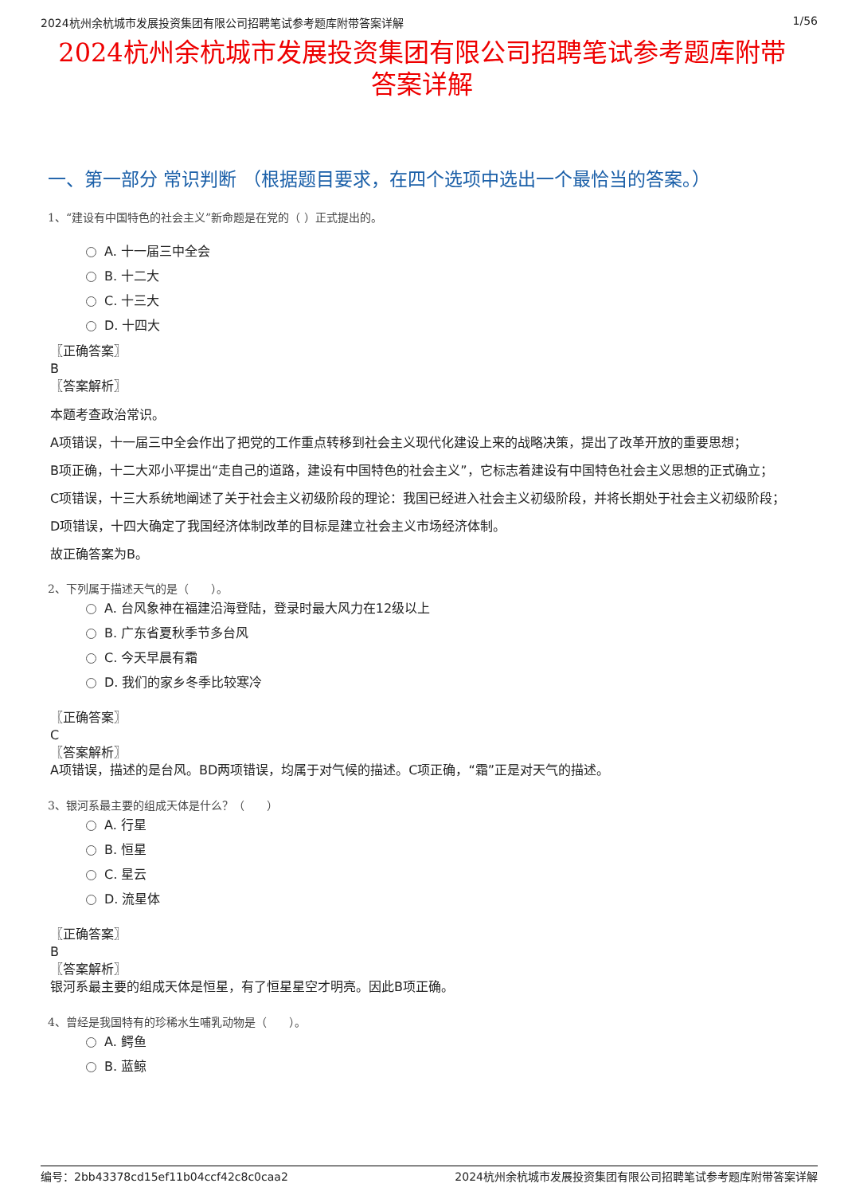2024杭州余杭城市发展投资集团有限公司招聘笔试参考题库附带答案详解 1/56
2024杭州余杭城市发展投资集团有限公司招聘笔试参考题库附带答案详解
一、第一部分 常识判断 （根据题目要求，在四个选项中选出一个最恰当的答案。）
1、“建设有中国特色的社会主义”新命题是在党的（ ）正式提出的。
A. 十一届三中全会
B. 十二大
C. 十三大
D. 十四大
〖正确答案〗
B
〖答案解析〗
本题考查政治常识。
A项错误，十一届三中全会作出了把党的工作重点转移到社会主义现代化建设上来的战略决策，提出了改革开放的重要思想；
B项正确，十二大邓小平提出“走自己的道路，建设有中国特色的社会主义”，它标志着建设有中国特色社会主义思想的正式确立；
C项错误，十三大系统地阐述了关于社会主义初级阶段的理论：我国已经进入社会主义初级阶段，并将长期处于社会主义初级阶段；
D项错误，十四大确定了我国经济体制改革的目标是建立社会主义市场经济体制。
故正确答案为B。
2、下列属于描述天气的是（　　）。
A. 台风象神在福建沿海登陆，登录时最大风力在12级以上
B. 广东省夏秋季节多台风
C. 今天早晨有霜
D. 我们的家乡冬季比较寒冷
〖正确答案〗
C
〖答案解析〗
A项错误，描述的是台风。BD两项错误，均属于对气候的描述。C项正确，“霜”正是对天气的描述。
3、银河系最主要的组成天体是什么？（　　）
A. 行星
B. 恒星
C. 星云
D. 流星体
〖正确答案〗
B
〖答案解析〗
银河系最主要的组成天体是恒星，有了恒星星空才明亮。因此B项正确。
4、曾经是我国特有的珍稀水生哺乳动物是（　　）。
A. 鳄鱼
B. 蓝鲸
编号：2bb43378cd15ef11b04ccf42c8c0caa2 2024杭州余杭城市发展投资集团有限公司招聘笔试参考题库附带答案详解